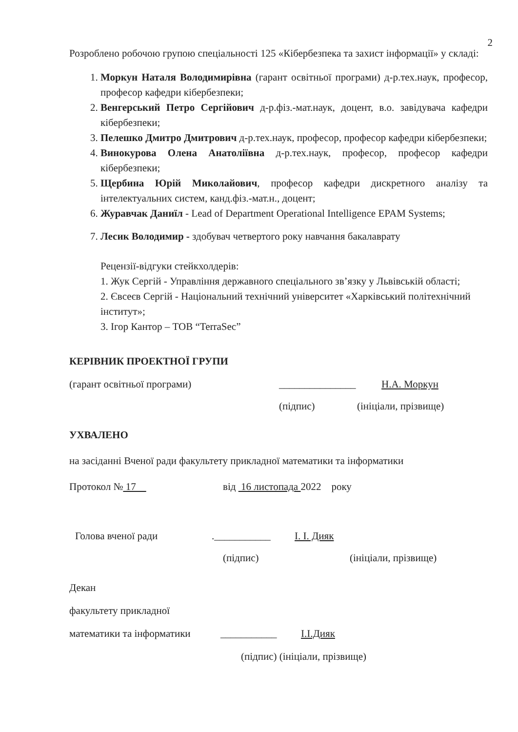2
Розроблено робочою групою спеціальності 125 «Кібербезпека та захист інформації» у складі:
1. Моркун Наталя Володимирівна (гарант освітньої програми) д-р.тех.наук, професор, професор кафедри кібербезпеки;
2. Венгерський Петро Сергійович д-р.фіз.-мат.наук, доцент, в.о. завідувача кафедри кібербезпеки;
3. Пелешко Дмитро Дмитрович д-р.тех.наук, професор, професор кафедри кібербезпеки;
4. Винокурова Олена Анатоліївна д-р.тех.наук, професор, професор кафедри кібербезпеки;
5. Щербина Юрій Миколайович, професор кафедри дискретного аналізу та інтелектуальних систем, канд.фіз.-мат.н., доцент;
6. Журавчак Даниїл - Lead of Department Operational Intelligence EPAM Systems;
7. Лесик Володимир - здобувач четвертого року навчання бакалаврату
Рецензії-відгуки стейкхолдерів:
1. Жук Сергій - Управління державного спеціального зв’язку у Львівській області;
2. Євсеєв Сергій - Національний технічний університет «Харківський політехнічний інститут»;
3. Ігор Кантор – ТОВ “TerraSec”
КЕРІВНИК ПРОЕКТНОЇ ГРУПИ
(гарант освітньої програми) _______________ Н.А. Моркун
(підпис) (ініціали, прізвище)
УХВАЛЕНО
на засіданні Вченої ради факультету прикладної математики та інформатики
Протокол № 17 від 16 листопада 2022 року
Голова вченої ради.___________ І. І. Дияк
(підпис) (ініціали, прізвище)
Декан
факультету прикладної
математики та інформатики ___________ І.І.Дияк
(підпис) (ініціали, прізвище)